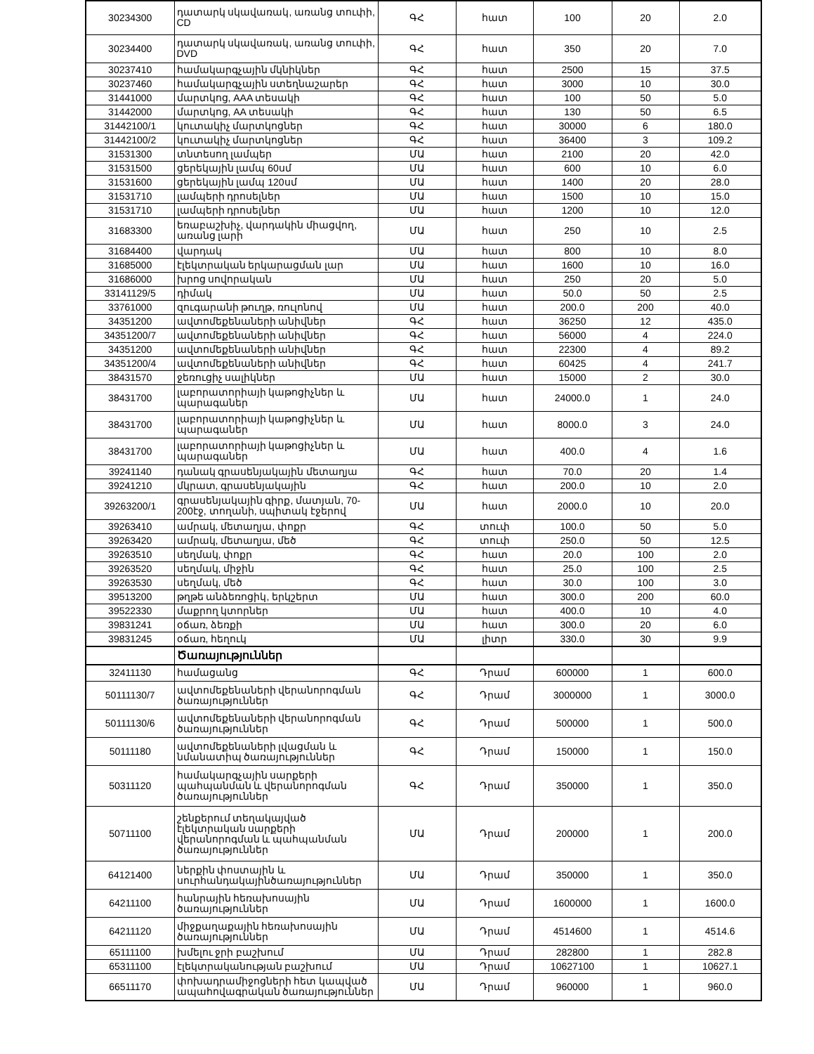| 30234300 | դատարկ սկավառակ, առանց տուփի, CD | ԳՀ | հատ | 100 | 20 | 2.0 |
| 30234400 | դատարկ սկավառակ, առանց տուփի, DVD | ԳՀ | հատ | 350 | 20 | 7.0 |
| 30237410 | համակարգչային մկնիկներ | ԳՀ | հատ | 2500 | 15 | 37.5 |
| 30237460 | համակարգչային ստեղնաշարեր | ԳՀ | հատ | 3000 | 10 | 30.0 |
| 31441000 | մարտկոց, AAA տեսակի | ԳՀ | հատ | 100 | 50 | 5.0 |
| 31442000 | մարտկոց, AA տեսակի | ԳՀ | հատ | 130 | 50 | 6.5 |
| 31442100/1 | կուտակիչ մարտկոցներ | ԳՀ | հատ | 30000 | 6 | 180.0 |
| 31442100/2 | կուտակիչ մարտկոցներ | ԳՀ | հատ | 36400 | 3 | 109.2 |
| 31531300 | տնտեսող լամպեր | ՄԱ | հատ | 2100 | 20 | 42.0 |
| 31531500 | ցերեկային լամպ 60սմ | ՄԱ | հատ | 600 | 10 | 6.0 |
| 31531600 | ցերեկային լամպ 120սմ | ՄԱ | հատ | 1400 | 20 | 28.0 |
| 31531710 | լամպերի դրոսելներ | ՄԱ | հատ | 1500 | 10 | 15.0 |
| 31531710 | լամպերի դրոսելներ | ՄԱ | հատ | 1200 | 10 | 12.0 |
| 31683300 | եռաբաշխիչ, վարդակին միացվող, առանց լարի | ՄԱ | հատ | 250 | 10 | 2.5 |
| 31684400 | վարդակ | ՄԱ | հատ | 800 | 10 | 8.0 |
| 31685000 | էլեկտրական երկարացման լար | ՄԱ | հատ | 1600 | 10 | 16.0 |
| 31686000 | խրոց սովորական | ՄԱ | հատ | 250 | 20 | 5.0 |
| 33141129/5 | դիմակ | ՄԱ | հատ | 50.0 | 50 | 2.5 |
| 33761000 | զուգարանի թուղթ, ռուլոնով | ՄԱ | հատ | 200.0 | 200 | 40.0 |
| 34351200 | ավտոմեքենաների անիվներ | ԳՀ | հատ | 36250 | 12 | 435.0 |
| 34351200/7 | ավտոմեքենաների անիվներ | ԳՀ | հատ | 56000 | 4 | 224.0 |
| 34351200 | ավտոմեքենաների անիվներ | ԳՀ | հատ | 22300 | 4 | 89.2 |
| 34351200/4 | ավտոմեքենաների անիվներ | ԳՀ | հատ | 60425 | 4 | 241.7 |
| 38431570 | ջեռուցիչ սալիկներ | ՄԱ | հատ | 15000 | 2 | 30.0 |
| 38431700 | լաբորատորիայի կաթոցիչներ և պարագաներ | ՄԱ | հատ | 24000.0 | 1 | 24.0 |
| 38431700 | լաբորատորիայի կաթոցիչներ և պարագաներ | ՄԱ | հատ | 8000.0 | 3 | 24.0 |
| 38431700 | լաբորատորիայի կաթոցիչներ և պարագաներ | ՄԱ | հատ | 400.0 | 4 | 1.6 |
| 39241140 | դանակ գրասենյակային մետաղյա | ԳՀ | հատ | 70.0 | 20 | 1.4 |
| 39241210 | մկրատ, գրասենյակային | ԳՀ | հատ | 200.0 | 10 | 2.0 |
| 39263200/1 | գրասենյակային գիրք, մատյան, 70-200էջ, տողանի, սպիտակ էջերով | ՄԱ | հատ | 2000.0 | 10 | 20.0 |
| 39263410 | ամրակ, մետաղյա, փոքր | ԳՀ | տուփ | 100.0 | 50 | 5.0 |
| 39263420 | ամրակ, մետաղյա, մեծ | ԳՀ | տուփ | 250.0 | 50 | 12.5 |
| 39263510 | սեղմակ, փոքր | ԳՀ | հատ | 20.0 | 100 | 2.0 |
| 39263520 | սեղմակ, միջին | ԳՀ | հատ | 25.0 | 100 | 2.5 |
| 39263530 | սեղմակ, մեծ | ԳՀ | հատ | 30.0 | 100 | 3.0 |
| 39513200 | թղթե անձեռոցիկ, երկշերտ | ՄԱ | հատ | 300.0 | 200 | 60.0 |
| 39522330 | մաքրող կտորներ | ՄԱ | հատ | 400.0 | 10 | 4.0 |
| 39831241 | օճառ, ձեռքի | ՄԱ | հատ | 300.0 | 20 | 6.0 |
| 39831245 | օճառ, հեղուկ | ՄԱ | լիտր | 330.0 | 30 | 9.9 |
| | Ծառայություններ | | | | | |
| 32411130 | համացանց | ԳՀ | Դրամ | 600000 | 1 | 600.0 |
| 50111130/7 | ավտոմեքենաների վերանորոգման ծառայություններ | ԳՀ | Դրամ | 3000000 | 1 | 3000.0 |
| 50111130/6 | ավտոմեքենաների վերանորոգման ծառայություններ | ԳՀ | Դրամ | 500000 | 1 | 500.0 |
| 50111180 | ավտոմեքենաների լվացման և նմանատիպ ծառայություններ | ԳՀ | Դրամ | 150000 | 1 | 150.0 |
| 50311120 | համակարգչային սարքերի պահպանման և վերանորոգման ծառայություններ | ԳՀ | Դրամ | 350000 | 1 | 350.0 |
| 50711100 | շենքերում տեղակայված էլեկտրական սարքերի վերանորոգման և պահպանման ծառայություններ | ՄԱ | Դրամ | 200000 | 1 | 200.0 |
| 64121400 | ներքին փոստային և սուրհանդակայինծառայություններ | ՄԱ | Դրամ | 350000 | 1 | 350.0 |
| 64211100 | հանրային հեռախոսային ծառայություններ | ՄԱ | Դրամ | 1600000 | 1 | 1600.0 |
| 64211120 | միջքաղաքային հեռախոսային ծառայություններ | ՄԱ | Դրամ | 4514600 | 1 | 4514.6 |
| 65111100 | խմելու ջրի բաշխում | ՄԱ | Դրամ | 282800 | 1 | 282.8 |
| 65311100 | էլեկտրականության բաշխում | ՄԱ | Դրամ | 10627100 | 1 | 10627.1 |
| 66511170 | փոխադրամիջոցների հետ կապված ապահովագրական ծառայություններ | ՄԱ | Դրամ | 960000 | 1 | 960.0 |